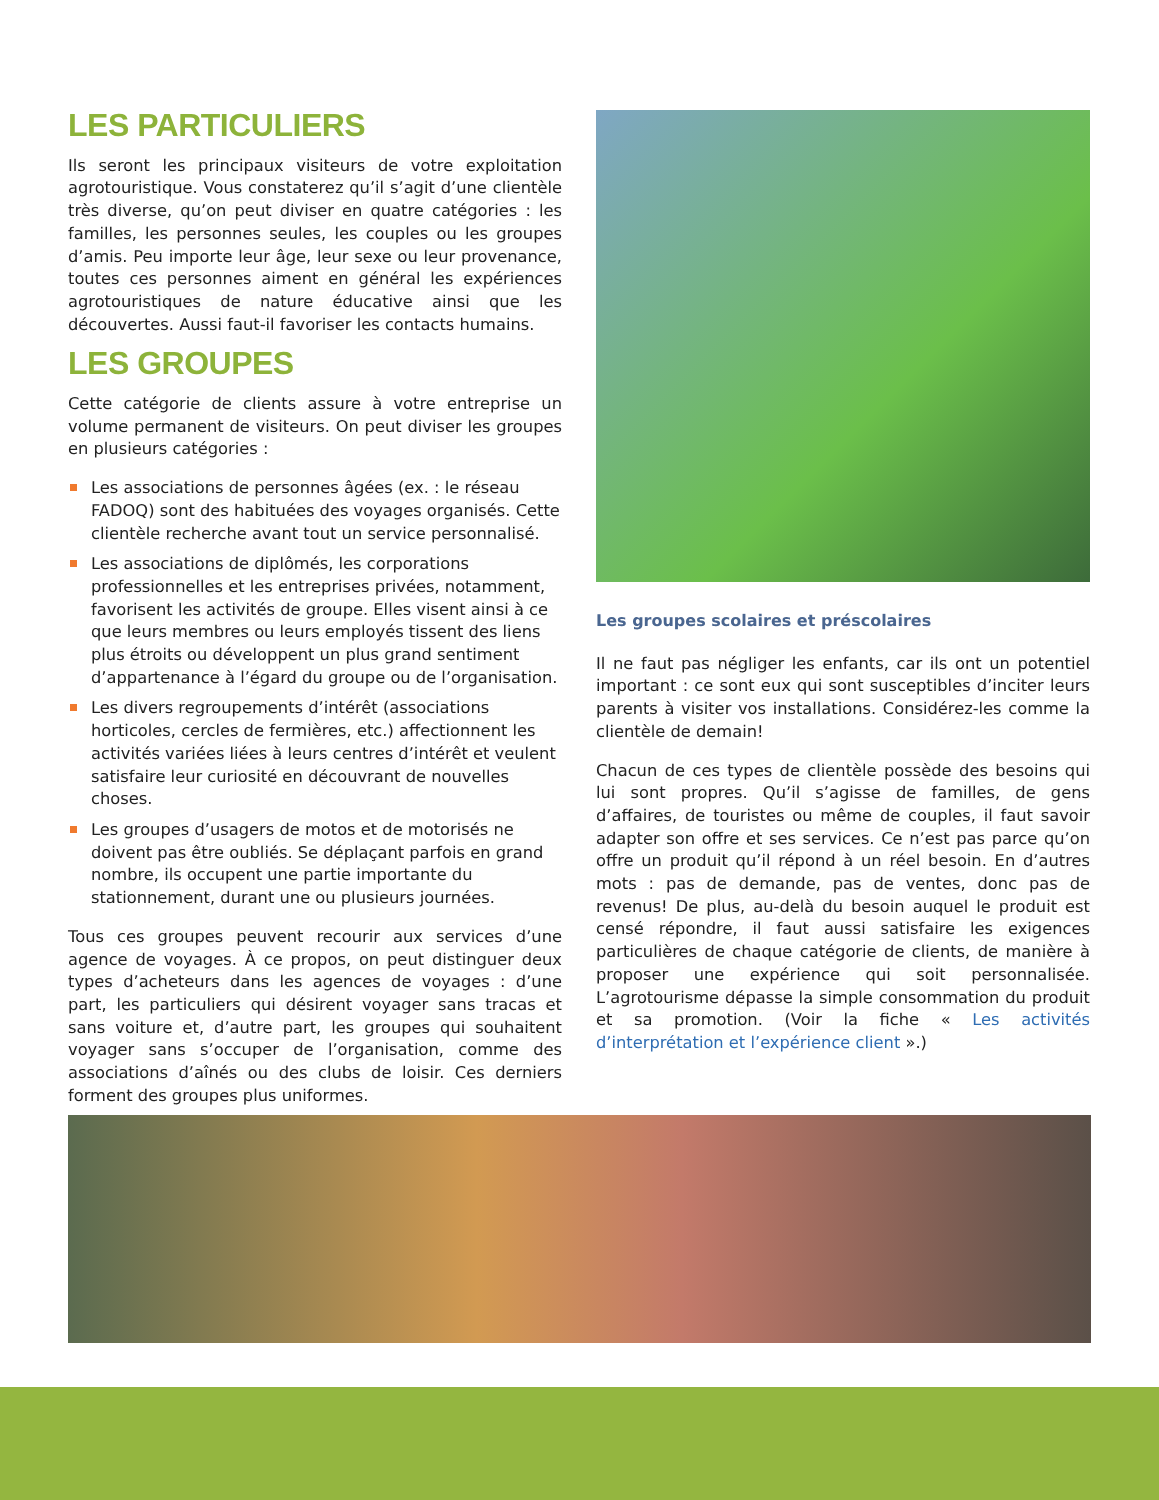LES PARTICULIERS
Ils seront les principaux visiteurs de votre exploitation agrotouristique. Vous constaterez qu’il s’agit d’une clientèle très diverse, qu’on peut diviser en quatre catégories : les familles, les personnes seules, les couples ou les groupes d’amis. Peu importe leur âge, leur sexe ou leur provenance, toutes ces personnes aiment en général les expériences agrotouristiques de nature éducative ainsi que les découvertes. Aussi faut-il favoriser les contacts humains.
LES GROUPES
Cette catégorie de clients assure à votre entreprise un volume permanent de visiteurs. On peut diviser les groupes en plusieurs catégories :
Les associations de personnes âgées (ex. : le réseau FADOQ) sont des habituées des voyages organisés. Cette clientèle recherche avant tout un service personnalisé.
Les associations de diplômés, les corporations professionnelles et les entreprises privées, notamment, favorisent les activités de groupe. Elles visent ainsi à ce que leurs membres ou leurs employés tissent des liens plus étroits ou développent un plus grand sentiment d’appartenance à l’égard du groupe ou de l’organisation.
Les divers regroupements d’intérêt (associations horticoles, cercles de fermières, etc.) affectionnent les activités variées liées à leurs centres d’intérêt et veulent satisfaire leur curiosité en découvrant de nouvelles choses.
Les groupes d’usagers de motos et de motorisés ne doivent pas être oubliés. Se déplaçant parfois en grand nombre, ils occupent une partie importante du stationnement, durant une ou plusieurs journées.
Tous ces groupes peuvent recourir aux services d’une agence de voyages. À ce propos, on peut distinguer deux types d’acheteurs dans les agences de voyages : d’une part, les particuliers qui désirent voyager sans tracas et sans voiture et, d’autre part, les groupes qui souhaitent voyager sans s’occuper de l’organisation, comme des associations d’aînés ou des clubs de loisir. Ces derniers forment des groupes plus uniformes.
Les groupes scolaires et préscolaires
Il ne faut pas négliger les enfants, car ils ont un potentiel important : ce sont eux qui sont susceptibles d’inciter leurs parents à visiter vos installations. Considérez-les comme la clientèle de demain!
Chacun de ces types de clientèle possède des besoins qui lui sont propres. Qu’il s’agisse de familles, de gens d’affaires, de touristes ou même de couples, il faut savoir adapter son offre et ses services. Ce n’est pas parce qu’on offre un produit qu’il répond à un réel besoin. En d’autres mots : pas de demande, pas de ventes, donc pas de revenus! De plus, au-delà du besoin auquel le produit est censé répondre, il faut aussi satisfaire les exigences particulières de chaque catégorie de clients, de manière à proposer une expérience qui soit personnalisée. L’agrotourisme dépasse la simple consommation du produit et sa promotion. (Voir la fiche « Les activités d’interprétation et l’expérience client ».)